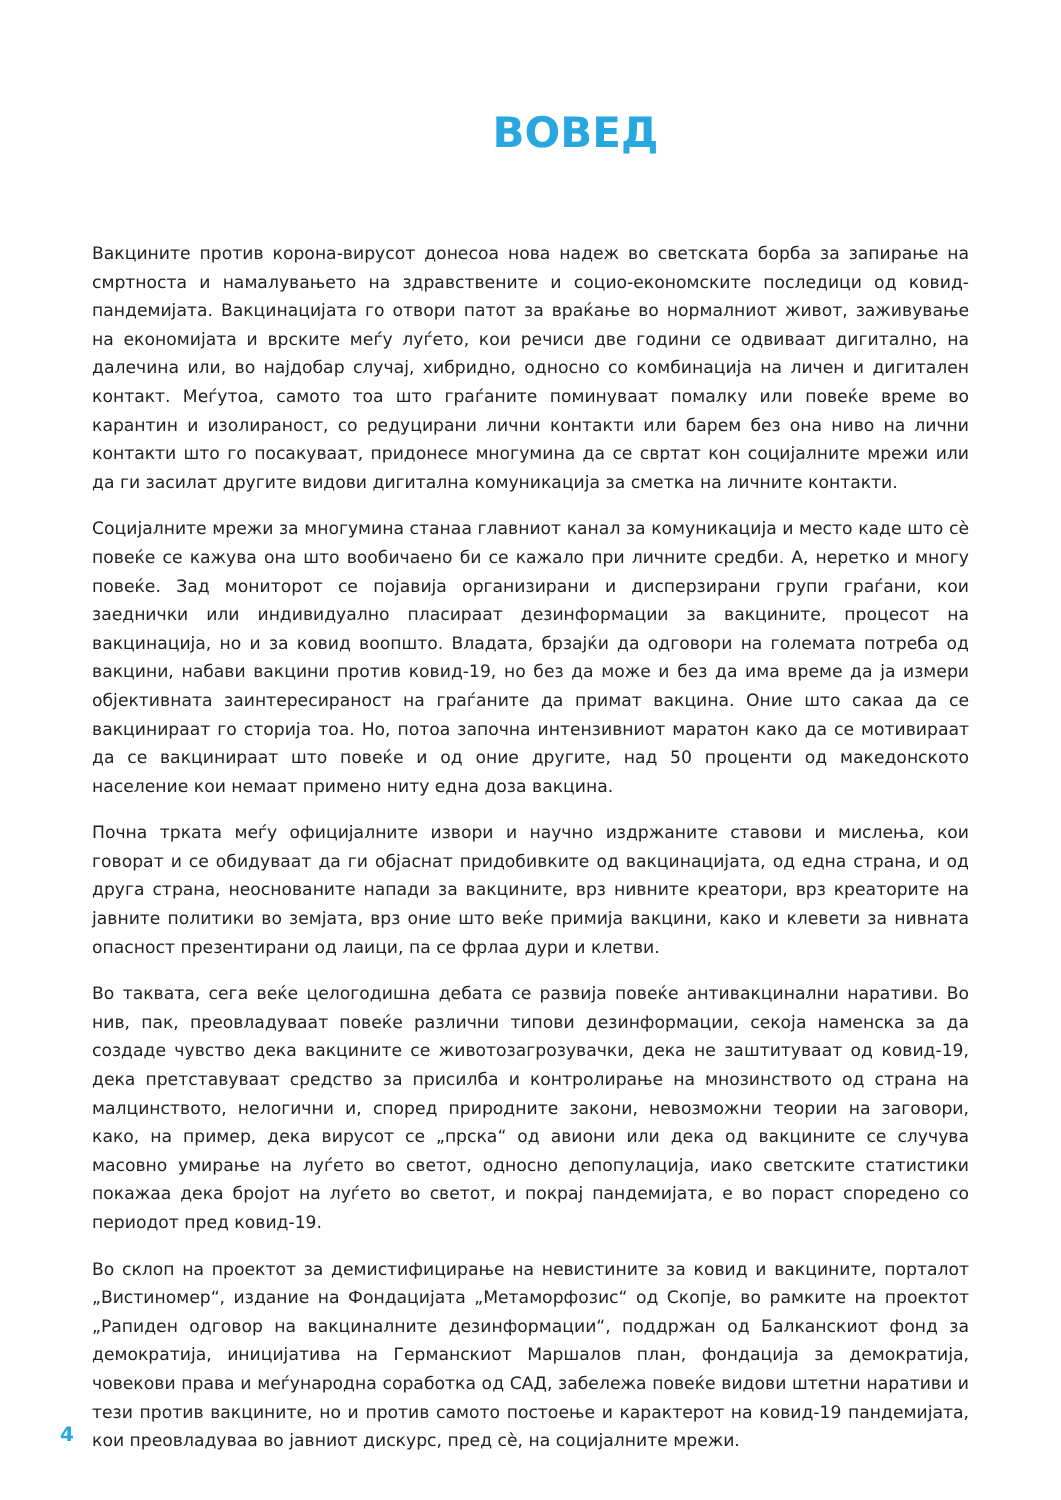ВОВЕД
Вакцините против корона-вирусот донесоа нова надеж во светската борба за запирање на смртноста и намалувањето на здравствените и социо-економските последици од ковид-пандемијата. Вакцинацијата го отвори патот за враќање во нормалниот живот, заживување на економијата и врските меѓу луѓето, кои речиси две години се одвиваат дигитално, на далечина или, во најдобар случај, хибридно, односно со комбинација на личен и дигитален контакт. Меѓутоа, самото тоа што граѓаните поминуваат помалку или повеќе време во карантин и изолираност, со редуцирани лични контакти или барем без она ниво на лични контакти што го посакуваат, придонесе многумина да се свртат кон социјалните мрежи или да ги засилат другите видови дигитална комуникација за сметка на личните контакти.
Социјалните мрежи за многумина станаа главниот канал за комуникација и место каде што сè повеќе се кажува она што вообичаено би се кажало при личните средби. А, неретко и многу повеќе. Зад мониторот се појавија организирани и дисперзирани групи граѓани, кои заеднички или индивидуално пласираат дезинформации за вакцините, процесот на вакцинација, но и за ковид воопшто. Владата, брзајќи да одговори на големата потреба од вакцини, набави вакцини против ковид-19, но без да може и без да има време да ја измери објективната заинтересираност на граѓаните да примат вакцина. Оние што сакаа да се вакцинираат го сторија тоа. Но, потоа започна интензивниот маратон како да се мотивираат да се вакцинираат што повеќе и од оние другите, над 50 проценти од македонското население кои немаат примено ниту една доза вакцина.
Почна трката меѓу официјалните извори и научно издржаните ставови и мислења, кои говорат и се обидуваат да ги објаснат придобивките од вакцинацијата, од една страна, и од друга страна, неоснованите напади за вакцините, врз нивните креатори, врз креаторите на јавните политики во земјата, врз оние што веќе примија вакцини, како и клевети за нивната опасност презентирани од лаици, па се фрлаа дури и клетви.
Во таквата, сега веќе целогодишна дебата се развија повеќе антивакцинални наративи. Во нив, пак, преовладуваат повеќе различни типови дезинформации, секоја наменска за да создаде чувство дека вакцините се животозагрозувачки, дека не заштитуваат од ковид-19, дека претставуваат средство за присилба и контролирање на мнозинството од страна на малцинството, нелогични и, според природните закони, невозможни теории на заговори, како, на пример, дека вирусот се „прска“ од авиони или дека од вакцините се случува масовно умирање на луѓето во светот, односно депопулација, иако светските статистики покажаа дека бројот на луѓето во светот, и покрај пандемијата, е во пораст споредено со периодот пред ковид-19.
Во склоп на проектот за демистифицирање на невистините за ковид и вакцините, порталот „Вистиномер“, издание на Фондацијата „Метаморфозис“ од Скопје, во рамките на проектот „Рапиден одговор на вакциналните дезинформации“, поддржан од Балканскиот фонд за демократија, иницијатива на Германскиот Маршалов план, фондација за демократија, човекови права и меѓународна соработка од САД, забележа повеќе видови штетни наративи и тези против вакцините, но и против самото постоење и карактерот на ковид-19 пандемијата, кои преовладуваа во јавниот дискурс, пред сè, на социјалните мрежи.
4